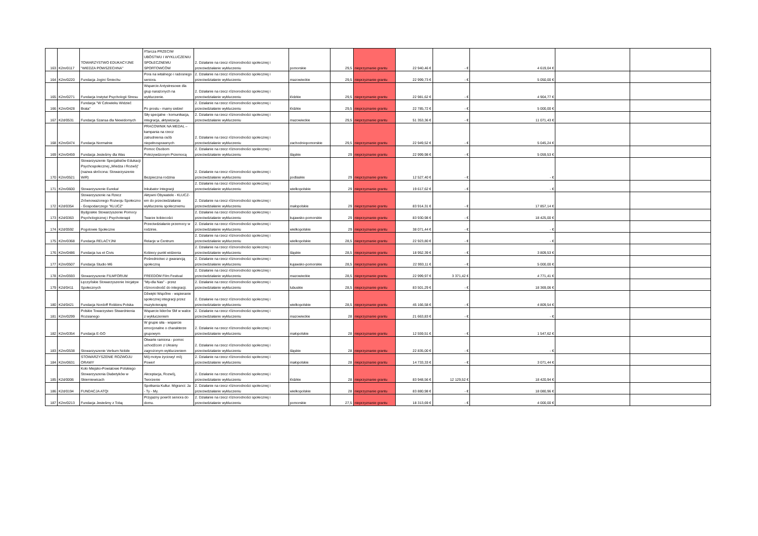| 163 | K2m/0117 | TOWARZYSTWO EDUKACYJNE "WIEDZA POWSZECHNA" | #Tarcza PRZECIW UBÓSTWU I WYKLUCZENIU SPOŁECZNEMU SPORTOWCÓW | 2. Działanie na rzecz różnorodności społecznej i przeciwdziałanie wykluczeniu | pomorskie | 29,5 | nieprzyznanie grantu | 22 940,46 € | - € | 4 619,04 € | | |
| 164 | K2m/0220 | Fundacja Jogini Śmiechu | Pora na witalnego i radosnego seniora. | 2. Działanie na rzecz różnorodności społecznej i przeciwdziałanie wykluczeniu | mazowieckie | 29,5 | nieprzyznanie grantu | 22 999,73 € | - € | 5 050,00 € | | |
| 165 | K2m/0271 | Fundacja Instytut Psychologii Stresu | Wsparcie Antystresowe dla grup narażonych na wykluczenie. | 2. Działanie na rzecz różnorodności społecznej i przeciwdziałanie wykluczeniu | łódzkie | 29,5 | nieprzyznanie grantu | 22 981,62 € | - € | 4 904,77 € | | |
| 166 | K2m/0428 | Fundacja "W Człowieku Widzieć Brata" | Po prostu - mamy siebie! | 2. Działanie na rzecz różnorodności społecznej i przeciwdziałanie wykluczeniu | łódzkie | 29,5 | nieprzyznanie grantu | 22 785,72 € | - € | 5 000,00 € | | |
| 167 | K2d/0531 | Fundacja Szansa dla Niewidomych | Siły specjalne - komunikacja, integracja, aktywizacja. | 2. Działanie na rzecz różnorodności społecznej i przeciwdziałanie wykluczeniu | mazowieckie | 29,5 | nieprzyznanie grantu | 51 353,36 € | - € | 11 071,43 € | | |
| 168 | K2m/0474 | Fundacja Normalnie | PRACOWNIK NA MEDAL – kampania na rzecz zatrudnienia osób niepełnosprawnych | 2. Działanie na rzecz różnorodności społecznej i przeciwdziałanie wykluczeniu | zachodniopomorskie | 29,5 | nieprzyznanie grantu | 22 949,52 € | - € | 5 045,24 € | | |
| 169 | K2m/0459 | Fundacja Jesteśmy dla Was | Pomoc Osobom Pokrzywdzonym Przemocą | 2. Działanie na rzecz różnorodności społecznej i przeciwdziałanie wykluczeniu | śląskie | 29 | nieprzyznanie grantu | 22 999,98 € | - € | 5 059,53 € | | |
| 170 | K2m/0521 | Stowarzyszenie Specjalistów Edukacji Psychospołecznej „Wiedza i Rozwój” (nazwa skrócona: Stowarzyszenie WiR) | Bezpieczna rodzina | 2. Działanie na rzecz różnorodności społecznej i przeciwdziałanie wykluczeniu | podlaskie | 29 | nieprzyznanie grantu | 12 527,40 € | - € | - € | | |
| 171 | K2m/0600 | Stowarzyszenie Eureka! | Inkubator Integracji | 2. Działanie na rzecz różnorodności społecznej i przeciwdziałanie wykluczeniu | wielkopolskie | 29 | nieprzyznanie grantu | 19 617,62 € | - € | - € | | |
| 172 | K2d/0354 | Stowarzyszenie na Rzecz Zrównoważonego Rozwoju Społeczno - Gospodarczego "KLUCZ" | Aktywni Obywatele - KLUCZ-em do przeciwdziałania wykluczeniu społecznemu | 2. Działanie na rzecz różnorodności społecznej i przeciwdziałanie wykluczeniu | małopolskie | 29 | nieprzyznanie grantu | 83 914,31 € | - € | 17 857,14 € | | |
| 173 | K2d/0363 | Bydgoskie Stowarzyszenie Pomocy Psychologicznej i Psychoterapii | Twarze kobiecości | 2. Działanie na rzecz różnorodności społecznej i przeciwdziałanie wykluczeniu | kujawsko-pomorskie | 29 | nieprzyznanie grantu | 83 930,98 € | - € | 18 425,00 € | | |
| 174 | K2d/0592 | Pogotowie Społeczne | Przeciwdziałanie przemocy w rodzinie. | 2. Działanie na rzecz różnorodności społecznej i przeciwdziałanie wykluczeniu | wielkopolskie | 29 | nieprzyznanie grantu | 38 071,44 € | - € | - € | | |
| 175 | K2m/0368 | Fundacja RELACYJNI | Relacje w Centrum | 2. Działanie na rzecz różnorodności społecznej i przeciwdziałanie wykluczeniu | wielkopolskie | 28,5 | nieprzyznanie grantu | 22 923,80 € | - € | - € | | |
| 176 | K2m/0486 | Fundacja Ius et Civis | Kobiecy punkt widzenia | 2. Działanie na rzecz różnorodności społecznej i przeciwdziałanie wykluczeniu | śląskie | 28,5 | nieprzyznanie grantu | 18 952,39 € | - € | 3 809,53 € | | |
| 177 | K2m/0507 | Fundacja Studio M6 | Pośrednictwo z gwarancją społeczną | 2. Działanie na rzecz różnorodności społecznej i przeciwdziałanie wykluczeniu | kujawsko-pomorskie | 28,5 | nieprzyznanie grantu | 22 993,11 € | - € | 5 000,00 € | | |
| 178 | K2m/0593 | Stowarzyszenie FILMFORUM | FREEDOM Film Festival | 2. Działanie na rzecz różnorodności społecznej i przeciwdziałanie wykluczeniu | mazowieckie | 28,5 | nieprzyznanie grantu | 22 999,97 € | 3 371,42 € | 4 771,41 € | | |
| 179 | K2d/0411 | Łęczyńskie Stowarzyszenie Inicjatyw Społecznych | "My-dla Nas" - przez różnorodność do integracji. | 2. Działanie na rzecz różnorodności społecznej i przeciwdziałanie wykluczeniu | lubuskie | 28,5 | nieprzyznanie grantu | 83 501,29 € | - € | 18 369,06 € | | |
| 180 | K2d/0421 | Fundacja Nordoff Robbins Polska | Dźwięki Wspólne - wspieranie społecznej integracji przez muzykoterapię | 2. Działanie na rzecz różnorodności społecznej i przeciwdziałanie wykluczeniu | wielkopolskie | 28,5 | nieprzyznanie grantu | 45 166,58 € | - € | 4 809,54 € | | |
| 181 | K2m/0299 | Polskie Towarzystwo Stwardnienia Rozsianego | Wsparcie liderów SM w walce z wykluczeniem | 2. Działanie na rzecz różnorodności społecznej i przeciwdziałanie wykluczeniu | mazowieckie | 28 | nieprzyznanie grantu | 21 663,83 € | - € | - € | | |
| 182 | K2m/0354 | Fundacja E-GO | W grupie siła - wsparcie emocjonalne o charakterze grupowym | 2. Działanie na rzecz różnorodności społecznej i przeciwdziałanie wykluczeniu | małopolskie | 28 | nieprzyznanie grantu | 12 559,51 € | - € | 1 547,62 € | | |
| 183 | K2m/0538 | Stowarzyszenie Verbum Nobile | Otwarte ramiona - pomoc uchodźcom z Ukrainy zagrożonym wykluczeniem | 2. Działanie na rzecz różnorodności społecznej i przeciwdziałanie wykluczeniu | śląskie | 28 | nieprzyznanie grantu | 22 835,00 € | - € | - € | | |
| 184 | K2m/0631 | STOWARZYSZENIE ROZWOJU ORAWY | Mój motyw życiowy! mój Power! | 2. Działanie na rzecz różnorodności społecznej i przeciwdziałanie wykluczeniu | małopolskie | 28 | nieprzyznanie grantu | 14 733,33 € | - € | 3 071,44 € | | |
| 185 | K2d/0006 | Koło Miejsko-Powiatowe Polskiego Stowarzyszenia Diabetyków w Skierniewicach | Akceptacja, Rozwój, Tworzenie | 2. Działanie na rzecz różnorodności społecznej i przeciwdziałanie wykluczeniu | łódzkie | 28 | nieprzyznanie grantu | 83 948,56 € | 12 129,52 € | 18 420,94 € | | |
| 186 | K2d/0194 | FUNDACJA ATQI | Spotkania Kultur. Migranci: Ja - Ty - My. | 2. Działanie na rzecz różnorodności społecznej i przeciwdziałanie wykluczeniu | wielkopolskie | 28 | nieprzyznanie grantu | 83 880,98 € | - € | 18 080,96 € | | |
| 187 | K2m/0213 | Fundacja Jesteśmy z Tobą | Przyjazny powrót seniora do domu. | 2. Działanie na rzecz różnorodności społecznej i przeciwdziałanie wykluczeniu | pomorskie | 27,5 | nieprzyznanie grantu | 18 313,69 € | - € | 4 000,00 € | | |